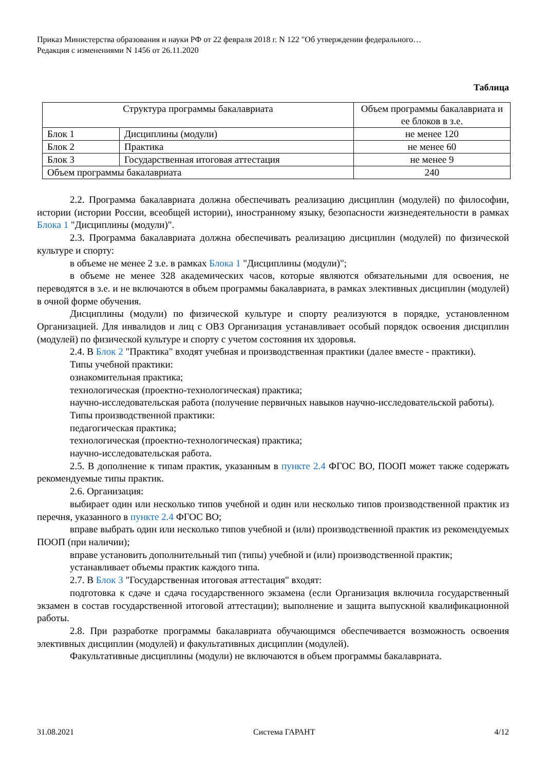Приказ Министерства образования и науки РФ от 22 февраля 2018 г. N 122 "Об утверждении федерального…
Редакция с изменениями N 1456 от 26.11.2020
Таблица
| Структура программы бакалавриата | | Объем программы бакалавриата и ее блоков в з.е. |
| --- | --- | --- |
| Блок 1 | Дисциплины (модули) | не менее 120 |
| Блок 2 | Практика | не менее 60 |
| Блок 3 | Государственная итоговая аттестация | не менее 9 |
| Объем программы бакалавриата | | 240 |
2.2. Программа бакалавриата должна обеспечивать реализацию дисциплин (модулей) по философии, истории (истории России, всеобщей истории), иностранному языку, безопасности жизнедеятельности в рамках Блока 1 "Дисциплины (модули)".
2.3. Программа бакалавриата должна обеспечивать реализацию дисциплин (модулей) по физической культуре и спорту:
в объеме не менее 2 з.е. в рамках Блока 1 "Дисциплины (модули)";
в объеме не менее 328 академических часов, которые являются обязательными для освоения, не переводятся в з.е. и не включаются в объем программы бакалавриата, в рамках элективных дисциплин (модулей) в очной форме обучения.
Дисциплины (модули) по физической культуре и спорту реализуются в порядке, установленном Организацией. Для инвалидов и лиц с ОВЗ Организация устанавливает особый порядок освоения дисциплин (модулей) по физической культуре и спорту с учетом состояния их здоровья.
2.4. В Блок 2 "Практика" входят учебная и производственная практики (далее вместе - практики).
Типы учебной практики:
ознакомительная практика;
технологическая (проектно-технологическая) практика;
научно-исследовательская работа (получение первичных навыков научно-исследовательской работы).
Типы производственной практики:
педагогическая практика;
технологическая (проектно-технологическая) практика;
научно-исследовательская работа.
2.5. В дополнение к типам практик, указанным в пункте 2.4 ФГОС ВО, ПООП может также содержать рекомендуемые типы практик.
2.6. Организация:
выбирает один или несколько типов учебной и один или несколько типов производственной практик из перечня, указанного в пункте 2.4 ФГОС ВО;
вправе выбрать один или несколько типов учебной и (или) производственной практик из рекомендуемых ПООП (при наличии);
вправе установить дополнительный тип (типы) учебной и (или) производственной практик;
устанавливает объемы практик каждого типа.
2.7. В Блок 3 "Государственная итоговая аттестация" входят:
подготовка к сдаче и сдача государственного экзамена (если Организация включила государственный экзамен в состав государственной итоговой аттестации); выполнение и защита выпускной квалификационной работы.
2.8. При разработке программы бакалавриата обучающимся обеспечивается возможность освоения элективных дисциплин (модулей) и факультативных дисциплин (модулей).
Факультативные дисциплины (модули) не включаются в объем программы бакалавриата.
31.08.2021 Система ГАРАНТ 4/12